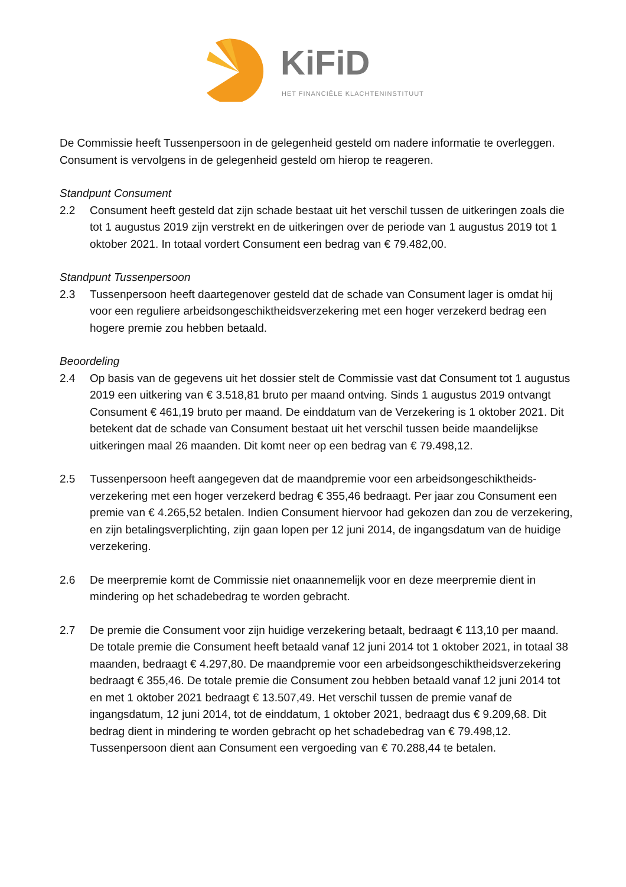KiFiD
HET FINANCIËLE KLACHTENINSTITUUT
De Commissie heeft Tussenpersoon in de gelegenheid gesteld om nadere informatie te overleggen. Consument is vervolgens in de gelegenheid gesteld om hierop te reageren.
Standpunt Consument
2.2 Consument heeft gesteld dat zijn schade bestaat uit het verschil tussen de uitkeringen zoals die tot 1 augustus 2019 zijn verstrekt en de uitkeringen over de periode van 1 augustus 2019 tot 1 oktober 2021. In totaal vordert Consument een bedrag van € 79.482,00.
Standpunt Tussenpersoon
2.3 Tussenpersoon heeft daartegenover gesteld dat de schade van Consument lager is omdat hij voor een reguliere arbeidsongeschiktheidsverzekering met een hoger verzekerd bedrag een hogere premie zou hebben betaald.
Beoordeling
2.4 Op basis van de gegevens uit het dossier stelt de Commissie vast dat Consument tot 1 augustus 2019 een uitkering van € 3.518,81 bruto per maand ontving. Sinds 1 augustus 2019 ontvangt Consument € 461,19 bruto per maand. De einddatum van de Verzekering is 1 oktober 2021. Dit betekent dat de schade van Consument bestaat uit het verschil tussen beide maandelijkse uitkeringen maal 26 maanden. Dit komt neer op een bedrag van € 79.498,12.
2.5 Tussenpersoon heeft aangegeven dat de maandpremie voor een arbeidsongeschiktheids-verzekering met een hoger verzekerd bedrag € 355,46 bedraagt. Per jaar zou Consument een premie van € 4.265,52 betalen. Indien Consument hiervoor had gekozen dan zou de verzekering, en zijn betalingsverplichting, zijn gaan lopen per 12 juni 2014, de ingangsdatum van de huidige verzekering.
2.6 De meerpremie komt de Commissie niet onaannemelijk voor en deze meerpremie dient in mindering op het schadebedrag te worden gebracht.
2.7 De premie die Consument voor zijn huidige verzekering betaalt, bedraagt € 113,10 per maand. De totale premie die Consument heeft betaald vanaf 12 juni 2014 tot 1 oktober 2021, in totaal 38 maanden, bedraagt € 4.297,80. De maandpremie voor een arbeidsongeschiktheidsverzekering bedraagt € 355,46. De totale premie die Consument zou hebben betaald vanaf 12 juni 2014 tot en met 1 oktober 2021 bedraagt € 13.507,49. Het verschil tussen de premie vanaf de ingangsdatum, 12 juni 2014, tot de einddatum, 1 oktober 2021, bedraagt dus € 9.209,68. Dit bedrag dient in mindering te worden gebracht op het schadebedrag van € 79.498,12. Tussenpersoon dient aan Consument een vergoeding van € 70.288,44 te betalen.